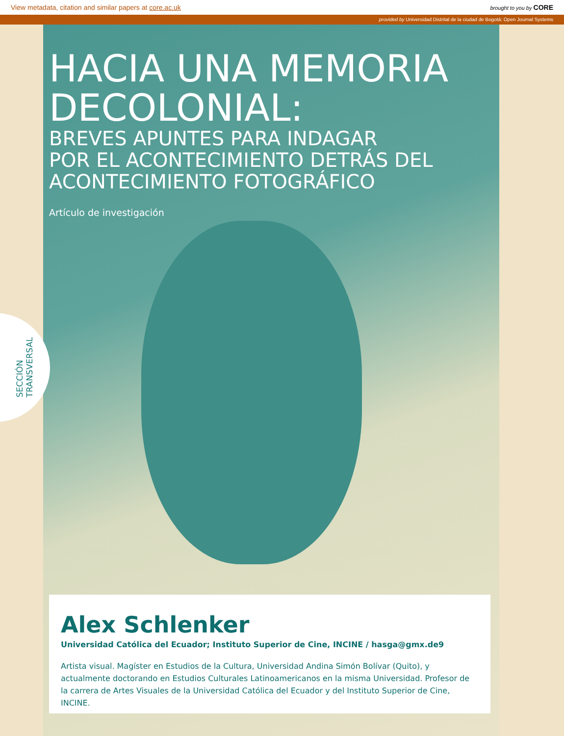View metadata, citation and similar papers at core.ac.uk brought to you by CORE
provided by Universidad Distrital de la ciudad de Bogotá: Open Journal Systems
HACIA UNA MEMORIA
DECOLONIAL:
BREVES APUNTES PARA INDAGAR
POR EL ACONTECIMIENTO DETRÁS DEL
ACONTECIMIENTO FOTOGRÁFICO
Artículo de investigación
SECCIÓN
TRANSVERSAL
Alex Schlenker
Universidad Católica del Ecuador; Instituto Superior de Cine, INCINE / hasga@gmx.de9
Artista visual. Magíster en Estudios de la Cultura, Universidad Andina Simón Bolívar (Quito), y actualmente doctorando en Estudios Culturales Latinoamericanos en la misma Universidad. Profesor de la carrera de Artes Visuales de la Universidad Católica del Ecuador y del Instituto Superior de Cine, INCINE.